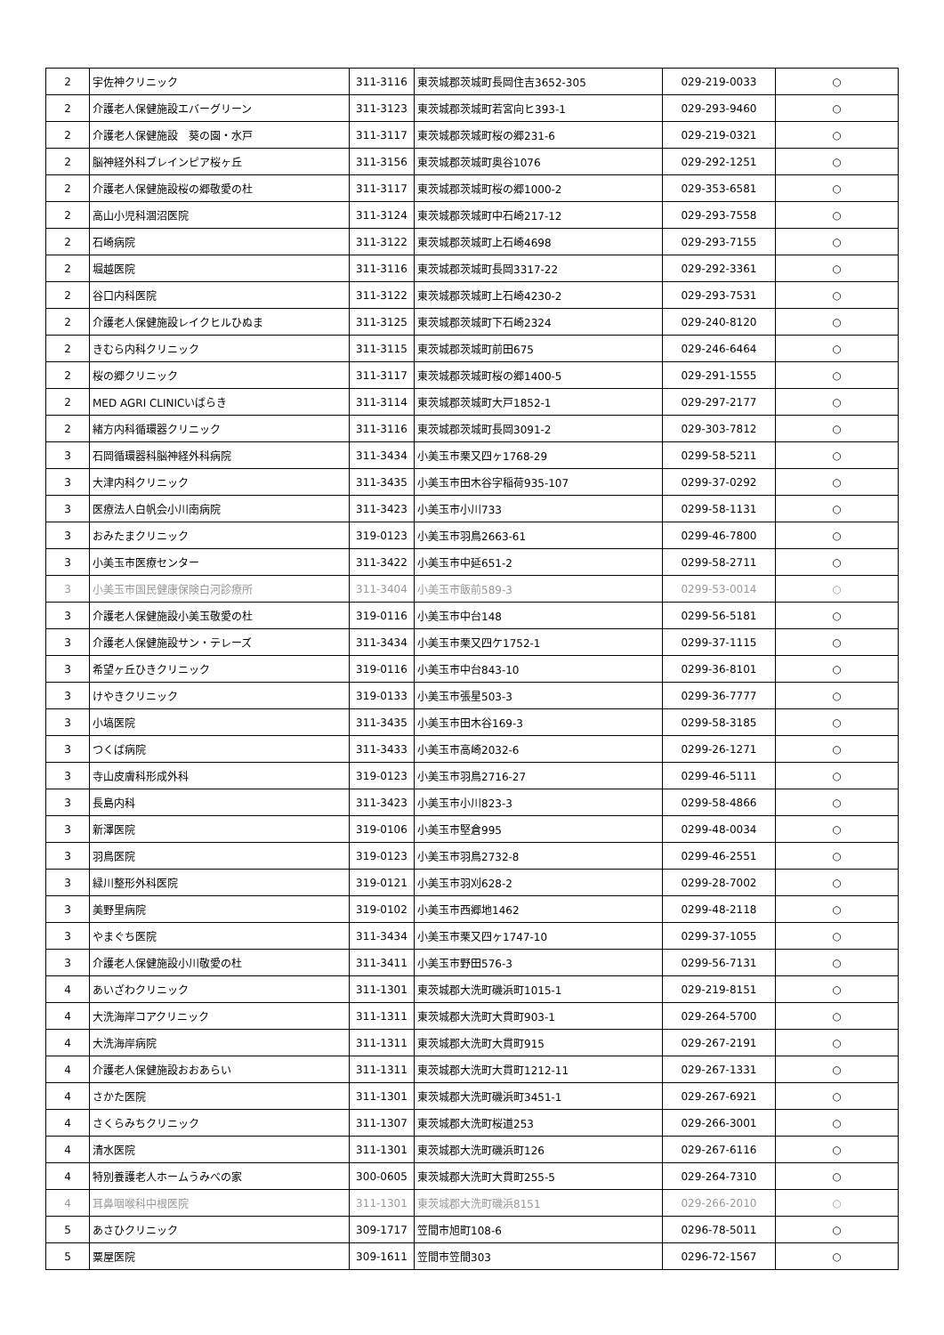| 2 | 宇佐神クリニック | 311-3116 | 東茨城郡茨城町長岡住吉3652-305 | 029-219-0033 | ○ |
| 2 | 介護老人保健施設エバーグリーン | 311-3123 | 東茨城郡茨城町若宮向ヒ393-1 | 029-293-9460 | ○ |
| 2 | 介護老人保健施設 葵の園・水戸 | 311-3117 | 東茨城郡茨城町桜の郷231-6 | 029-219-0321 | ○ |
| 2 | 脳神経外科ブレインピア桜ヶ丘 | 311-3156 | 東茨城郡茨城町奥谷1076 | 029-292-1251 | ○ |
| 2 | 介護老人保健施設桜の郷敬愛の杜 | 311-3117 | 東茨城郡茨城町桜の郷1000-2 | 029-353-6581 | ○ |
| 2 | 高山小児科涸沼医院 | 311-3124 | 東茨城郡茨城町中石崎217-12 | 029-293-7558 | ○ |
| 2 | 石崎病院 | 311-3122 | 東茨城郡茨城町上石崎4698 | 029-293-7155 | ○ |
| 2 | 堀越医院 | 311-3116 | 東茨城郡茨城町長岡3317-22 | 029-292-3361 | ○ |
| 2 | 谷口内科医院 | 311-3122 | 東茨城郡茨城町上石崎4230-2 | 029-293-7531 | ○ |
| 2 | 介護老人保健施設レイクヒルひぬま | 311-3125 | 東茨城郡茨城町下石崎2324 | 029-240-8120 | ○ |
| 2 | きむら内科クリニック | 311-3115 | 東茨城郡茨城町前田675 | 029-246-6464 | ○ |
| 2 | 桜の郷クリニック | 311-3117 | 東茨城郡茨城町桜の郷1400-5 | 029-291-1555 | ○ |
| 2 | MED AGRI CLINICいばらき | 311-3114 | 東茨城郡茨城町大戸1852-1 | 029-297-2177 | ○ |
| 2 | 緒方内科循環器クリニック | 311-3116 | 東茨城郡茨城町長岡3091-2 | 029-303-7812 | ○ |
| 3 | 石岡循環器科脳神経外科病院 | 311-3434 | 小美玉市栗又四ヶ1768-29 | 0299-58-5211 | ○ |
| 3 | 大津内科クリニック | 311-3435 | 小美玉市田木谷字稲荷935-107 | 0299-37-0292 | ○ |
| 3 | 医療法人白帆会小川南病院 | 311-3423 | 小美玉市小川733 | 0299-58-1131 | ○ |
| 3 | おみたまクリニック | 319-0123 | 小美玉市羽鳥2663-61 | 0299-46-7800 | ○ |
| 3 | 小美玉市医療センター | 311-3422 | 小美玉市中延651-2 | 0299-58-2711 | ○ |
| 3 | 小美玉市国民健康保険白河診療所 | 311-3404 | 小美玉市飯前589-3 | 0299-53-0014 | ○ |
| 3 | 介護老人保健施設小美玉敬愛の杜 | 319-0116 | 小美玉市中台148 | 0299-56-5181 | ○ |
| 3 | 介護老人保健施設サン・テレーズ | 311-3434 | 小美玉市栗又四ケ1752-1 | 0299-37-1115 | ○ |
| 3 | 希望ヶ丘ひきクリニック | 319-0116 | 小美玉市中台843-10 | 0299-36-8101 | ○ |
| 3 | けやきクリニック | 319-0133 | 小美玉市張星503-3 | 0299-36-7777 | ○ |
| 3 | 小塙医院 | 311-3435 | 小美玉市田木谷169-3 | 0299-58-3185 | ○ |
| 3 | つくば病院 | 311-3433 | 小美玉市高崎2032-6 | 0299-26-1271 | ○ |
| 3 | 寺山皮膚科形成外科 | 319-0123 | 小美玉市羽鳥2716-27 | 0299-46-5111 | ○ |
| 3 | 長島内科 | 311-3423 | 小美玉市小川823-3 | 0299-58-4866 | ○ |
| 3 | 新澤医院 | 319-0106 | 小美玉市堅倉995 | 0299-48-0034 | ○ |
| 3 | 羽鳥医院 | 319-0123 | 小美玉市羽鳥2732-8 | 0299-46-2551 | ○ |
| 3 | 緑川整形外科医院 | 319-0121 | 小美玉市羽刈628-2 | 0299-28-7002 | ○ |
| 3 | 美野里病院 | 319-0102 | 小美玉市西郷地1462 | 0299-48-2118 | ○ |
| 3 | やまぐち医院 | 311-3434 | 小美玉市栗又四ヶ1747-10 | 0299-37-1055 | ○ |
| 3 | 介護老人保健施設小川敬愛の杜 | 311-3411 | 小美玉市野田576-3 | 0299-56-7131 | ○ |
| 4 | あいざわクリニック | 311-1301 | 東茨城郡大洗町磯浜町1015-1 | 029-219-8151 | ○ |
| 4 | 大洗海岸コアクリニック | 311-1311 | 東茨城郡大洗町大貫町903-1 | 029-264-5700 | ○ |
| 4 | 大洗海岸病院 | 311-1311 | 東茨城郡大洗町大貫町915 | 029-267-2191 | ○ |
| 4 | 介護老人保健施設おおあらい | 311-1311 | 東茨城郡大洗町大貫町1212-11 | 029-267-1331 | ○ |
| 4 | さかた医院 | 311-1301 | 東茨城郡大洗町磯浜町3451-1 | 029-267-6921 | ○ |
| 4 | さくらみちクリニック | 311-1307 | 東茨城郡大洗町桜道253 | 029-266-3001 | ○ |
| 4 | 清水医院 | 311-1301 | 東茨城郡大洗町磯浜町126 | 029-267-6116 | ○ |
| 4 | 特別養護老人ホームうみべの家 | 300-0605 | 東茨城郡大洗町大貫町255-5 | 029-264-7310 | ○ |
| 4 | 耳鼻咽喉科中根医院 | 311-1301 | 東茨城郡大洗町磯浜8151 | 029-266-2010 | ○ |
| 5 | あさひクリニック | 309-1717 | 笠間市旭町108-6 | 0296-78-5011 | ○ |
| 5 | 粟屋医院 | 309-1611 | 笠間市笠間303 | 0296-72-1567 | ○ |